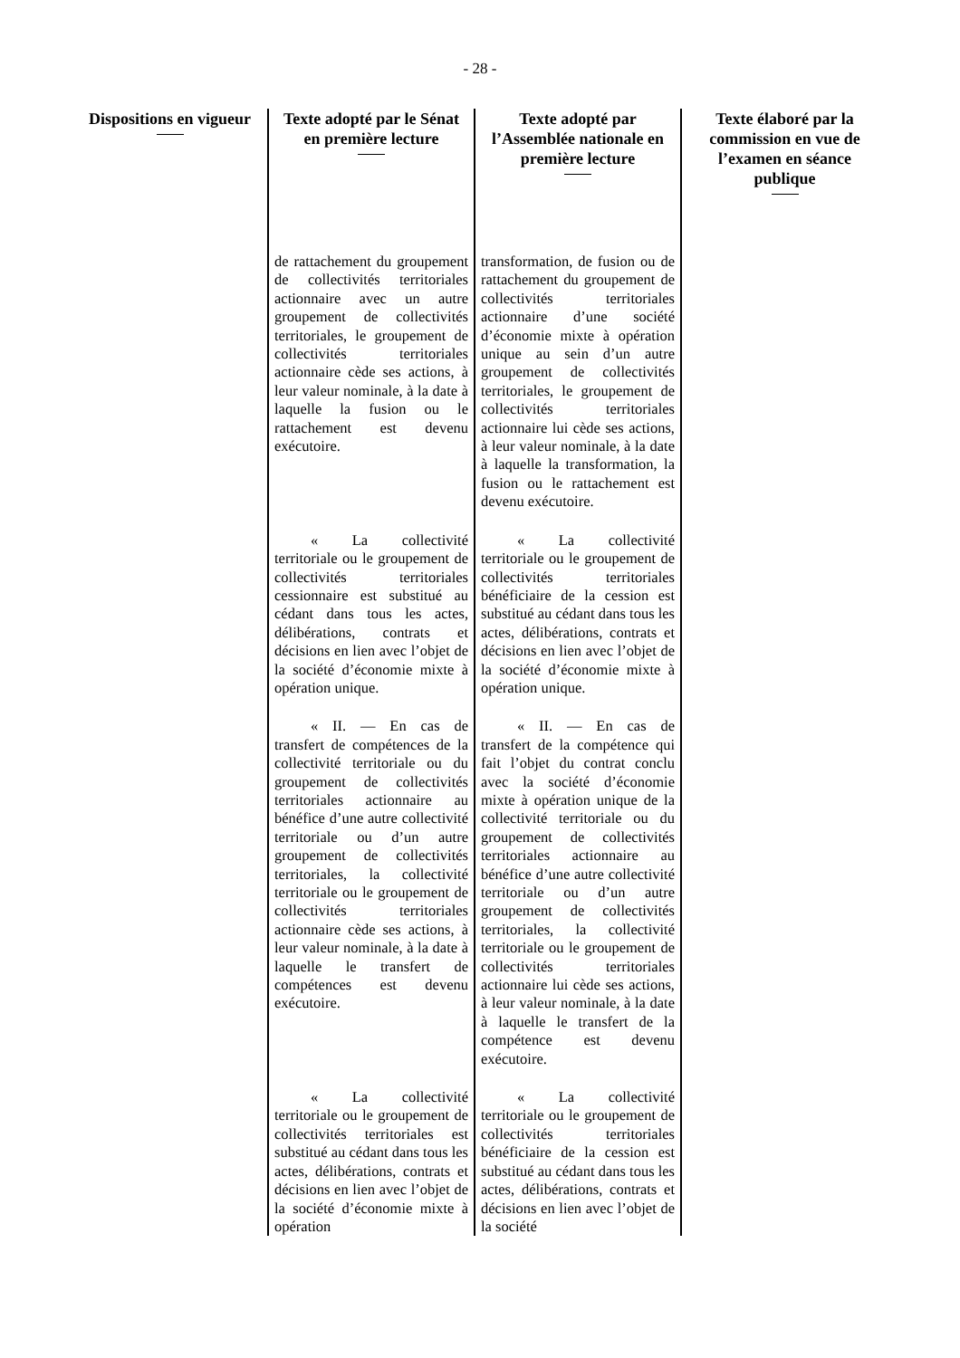- 28 -
| Dispositions en vigueur | Texte adopté par le Sénat en première lecture | Texte adopté par l’Assemblée nationale en première lecture | Texte élaboré par la commission en vue de l’examen en séance publique |
| --- | --- | --- | --- |
| | de rattachement du groupement de collectivités territoriales actionnaire avec un autre groupement de collectivités territoriales, le groupement de collectivités territoriales actionnaire cède ses actions, à leur valeur nominale, à la date à laquelle la fusion ou le rattachement est devenu exécutoire. | transformation, de fusion ou de rattachement du groupement de collectivités territoriales actionnaire d’une société d’économie mixte à opération unique au sein d’un autre groupement de collectivités territoriales, le groupement de collectivités territoriales actionnaire lui cède ses actions, à leur valeur nominale, à la date à laquelle la transformation, la fusion ou le rattachement est devenu exécutoire. | |
| | « La collectivité territoriale ou le groupement de collectivités territoriales cessionnaire est substitué au cédant dans tous les actes, délibérations, contrats et décisions en lien avec l’objet de la société d’économie mixte à opération unique. | « La collectivité territoriale ou le groupement de collectivités territoriales bénéficiaire de la cession est substitué au cédant dans tous les actes, délibérations, contrats et décisions en lien avec l’objet de la société d’économie mixte à opération unique. | |
| | « II. — En cas de transfert de compétences de la collectivité territoriale ou du groupement de collectivités territoriales actionnaire au bénéfice d’une autre collectivité territoriale ou d’un autre groupement de collectivités territoriales, la collectivité territoriale ou le groupement de collectivités territoriales actionnaire cède ses actions, à leur valeur nominale, à la date à laquelle le transfert de compétences est devenu exécutoire. | « II. — En cas de transfert de la compétence qui fait l’objet du contrat conclu avec la société d’économie mixte à opération unique de la collectivité territoriale ou du groupement de collectivités territoriales actionnaire au bénéfice d’une autre collectivité territoriale ou d’un autre groupement de collectivités territoriales, la collectivité territoriale ou le groupement de collectivités territoriales actionnaire lui cède ses actions, à leur valeur nominale, à la date à laquelle le transfert de la compétence est devenu exécutoire. | |
| | « La collectivité territoriale ou le groupement de collectivités territoriales est substitué au cédant dans tous les actes, délibérations, contrats et décisions en lien avec l’objet de la société d’économie mixte à opération | « La collectivité territoriale ou le groupement de collectivités territoriales bénéficiaire de la cession est substitué au cédant dans tous les actes, délibérations, contrats et décisions en lien avec l’objet de la société | |